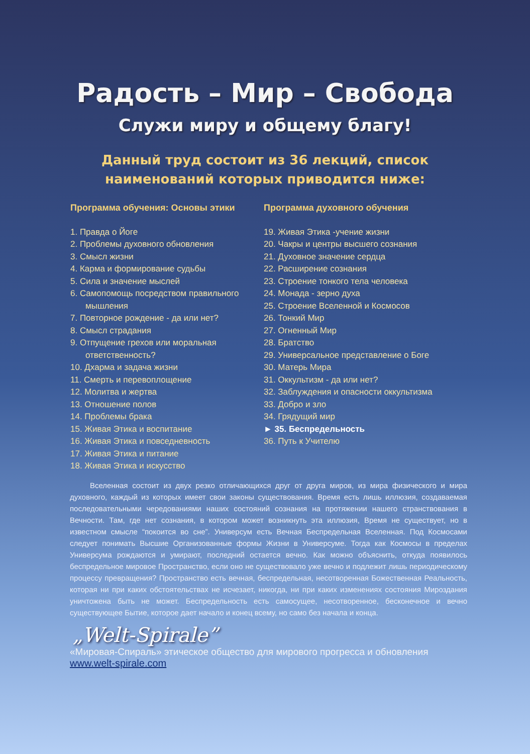Радость – Мир – Свобода
Служи миру и общему благу!
Данный труд состоит из 36 лекций, список
наименований которых приводится ниже:
Программа обучения: Основы этики
1. Правда о Йоге
2. Проблемы духовного обновления
3. Смысл жизни
4. Карма и формирование судьбы
5. Сила и значение мыслей
6. Самопомощь посредством правильного мышления
7. Повторное рождение - да или нет?
8. Смысл страдания
9. Отпущение грехов или моральная ответственность?
10. Дхарма и задача жизни
11. Смерть и перевоплощение
12. Молитва и жертва
13. Отношение полов
14. Проблемы брака
15. Живая Этика и воспитание
16. Живая Этика и повседневность
17. Живая Этика и питание
18. Живая Этика и искусство
Программа духовного обучения
19. Живая Этика -учение жизни
20. Чакры и центры высшего сознания
21. Духовное значение сердца
22. Расширение сознания
23. Строение тонкого тела человека
24. Монада - зерно духа
25. Строение Вселенной и Космосов
26. Тонкий Мир
27. Огненный Мир
28. Братство
29. Универсальное представление о Боге
30. Матерь Мира
31. Оккультизм - да или нет?
32. Заблуждения и опасности оккультизма
33. Добро и зло
34. Грядущий мир
► 35. Беспредельность
36. Путь к Учителю
Вселенная состоит из двух резко отличающихся друг от друга миров, из мира физического и мира духовного, каждый из которых имеет свои законы существования. Время есть лишь иллюзия, создаваемая последовательными чередованиями наших состояний сознания на протяжении нашего странствования в Вечности. Там, где нет сознания, в котором может возникнуть эта иллюзия, Время не существует, но в известном смысле “покоится во сне”. Универсум есть Вечная Беспредельная Вселенная. Под Космосами следует понимать Высшие Организованные формы Жизни в Универсуме. Тогда как Космосы в пределах Универсума рождаются и умирают, последний остается вечно. Как можно объяснить, откуда появилось беспредельное мировое Пространство, если оно не существовало уже вечно и подлежит лишь периодическому процессу превращения? Пространство есть вечная, беспредельная, несотворенная Божественная Реальность, которая ни при каких обстоятельствах не исчезает, никогда, ни при каких изменениях состояния Мироздания уничтожена быть не может. Беспредельность есть самосущее, несотворенное, бесконечное и вечно существующее Бытие, которое дает начало и конец всему, но само без начала и конца.
„Welt-Spirale”
«Мировая-Спираль» этическое общество для мирового прогресса и обновления
www.welt-spirale.com